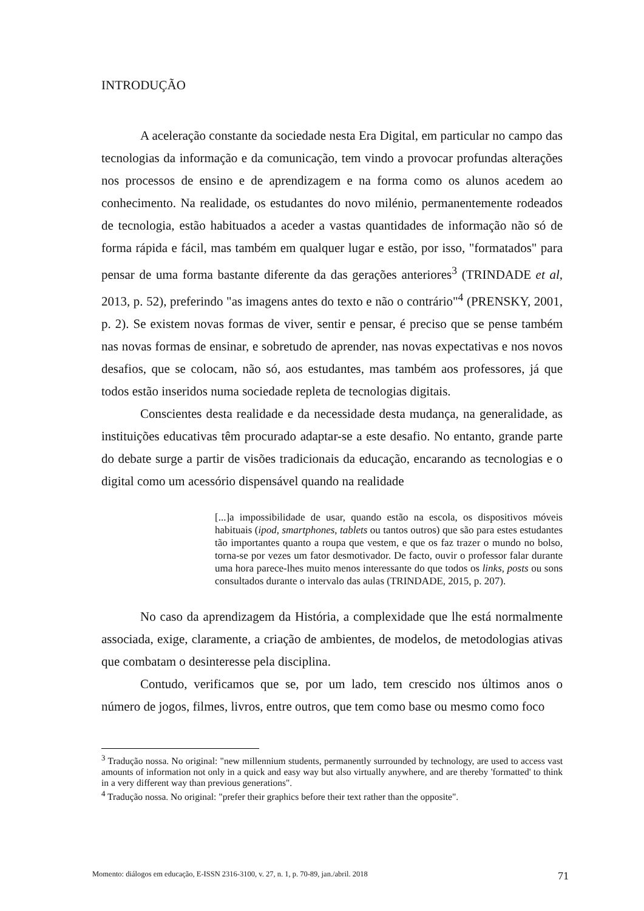INTRODUÇÃO
A aceleração constante da sociedade nesta Era Digital, em particular no campo das tecnologias da informação e da comunicação, tem vindo a provocar profundas alterações nos processos de ensino e de aprendizagem e na forma como os alunos acedem ao conhecimento. Na realidade, os estudantes do novo milénio, permanentemente rodeados de tecnologia, estão habituados a aceder a vastas quantidades de informação não só de forma rápida e fácil, mas também em qualquer lugar e estão, por isso, "formatados" para pensar de uma forma bastante diferente da das gerações anteriores<sup>3</sup> (TRINDADE et al, 2013, p. 52), preferindo "as imagens antes do texto e não o contrário"<sup>4</sup> (PRENSKY, 2001, p. 2). Se existem novas formas de viver, sentir e pensar, é preciso que se pense também nas novas formas de ensinar, e sobretudo de aprender, nas novas expectativas e nos novos desafios, que se colocam, não só, aos estudantes, mas também aos professores, já que todos estão inseridos numa sociedade repleta de tecnologias digitais.
Conscientes desta realidade e da necessidade desta mudança, na generalidade, as instituições educativas têm procurado adaptar-se a este desafio. No entanto, grande parte do debate surge a partir de visões tradicionais da educação, encarando as tecnologias e o digital como um acessório dispensável quando na realidade
[...]a impossibilidade de usar, quando estão na escola, os dispositivos móveis habituais (ipod, smartphones, tablets ou tantos outros) que são para estes estudantes tão importantes quanto a roupa que vestem, e que os faz trazer o mundo no bolso, torna-se por vezes um fator desmotivador. De facto, ouvir o professor falar durante uma hora parece-lhes muito menos interessante do que todos os links, posts ou sons consultados durante o intervalo das aulas (TRINDADE, 2015, p. 207).
No caso da aprendizagem da História, a complexidade que lhe está normalmente associada, exige, claramente, a criação de ambientes, de modelos, de metodologias ativas que combatam o desinteresse pela disciplina.
Contudo, verificamos que se, por um lado, tem crescido nos últimos anos o número de jogos, filmes, livros, entre outros, que tem como base ou mesmo como foco
<sup>3</sup> Tradução nossa. No original: "new millennium students, permanently surrounded by technology, are used to access vast amounts of information not only in a quick and easy way but also virtually anywhere, and are thereby 'formatted' to think in a very different way than previous generations".
<sup>4</sup> Tradução nossa. No original: "prefer their graphics before their text rather than the opposite".
Momento: diálogos em educação, E-ISSN 2316-3100, v. 27, n. 1, p. 70-89, jan./abril. 2018 71